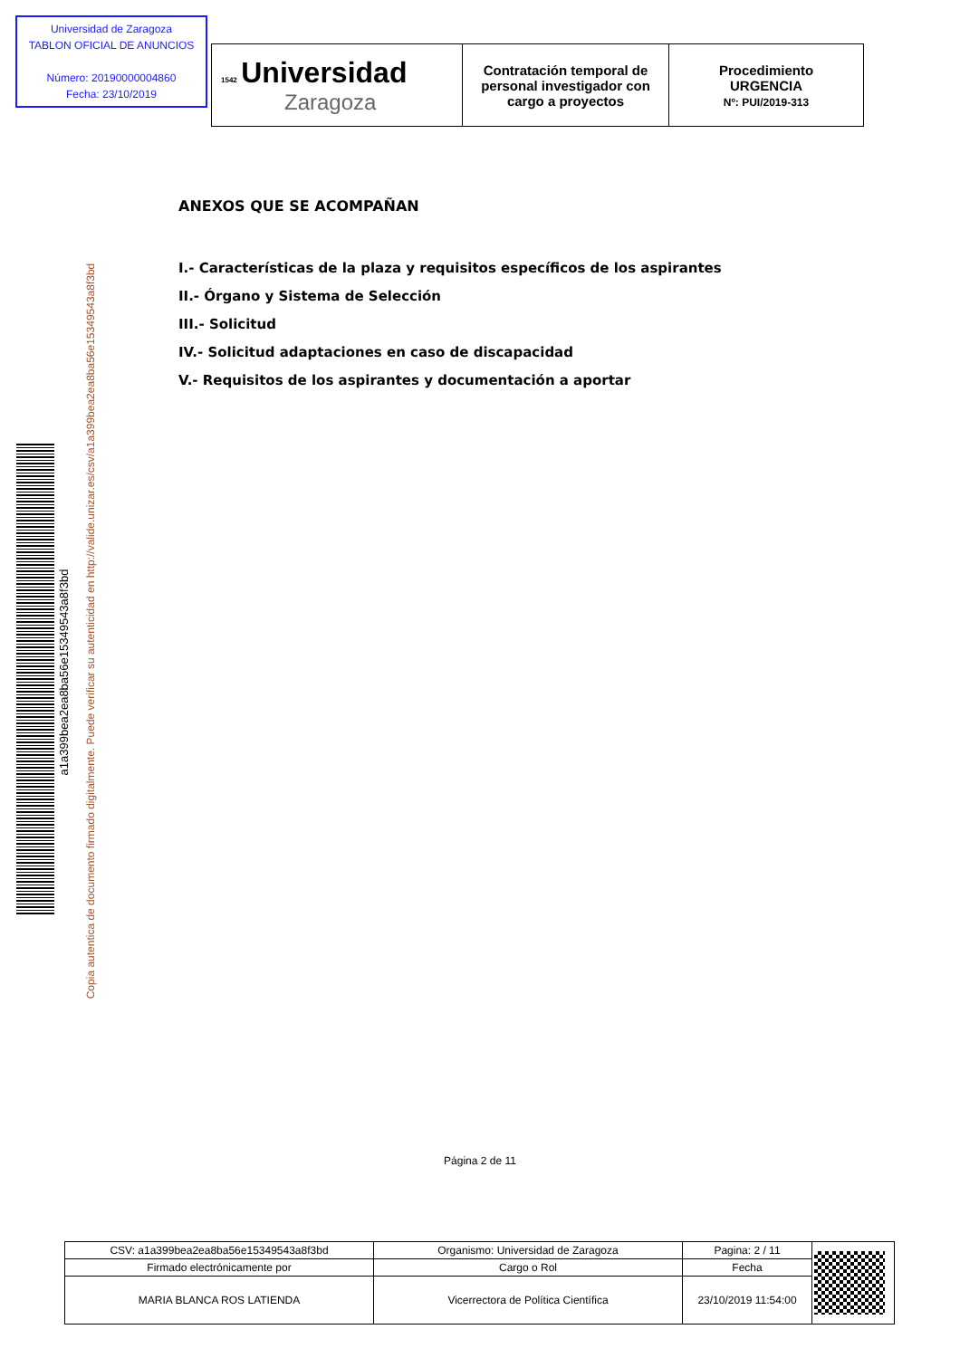Universidad de Zaragoza
TABLON OFICIAL DE ANUNCIOS
Número: 20190000004860
Fecha: 23/10/2019
| 1542 Universidad Zaragoza | Contratación temporal de personal investigador con cargo a proyectos | Procedimiento URGENCIA Nº: PUI/2019-313 |
ANEXOS QUE SE ACOMPAÑAN
I.- Características de la plaza y requisitos específicos de los aspirantes
II.- Órgano y Sistema de Selección
III.- Solicitud
IV.- Solicitud adaptaciones en caso de discapacidad
V.- Requisitos de los aspirantes y documentación a aportar
a1a399bea2ea8ba56e15349543a8f3bd
Copia autentica de documento firmado digitalmente. Puede verificar su autenticidad en http://valide.unizar.es/csv/a1a399bea2ea8ba56e15349543a8f3bd
Página 2 de 11
| CSV: a1a399bea2ea8ba56e15349543a8f3bd | Organismo: Universidad de Zaragoza | Pagina: 2 / 11 | |
| Firmado electrónicamente por | Cargo o Rol | Fecha | |
| MARIA BLANCA ROS LATIENDA | Vicerrectora de Política Científica | 23/10/2019 11:54:00 | |